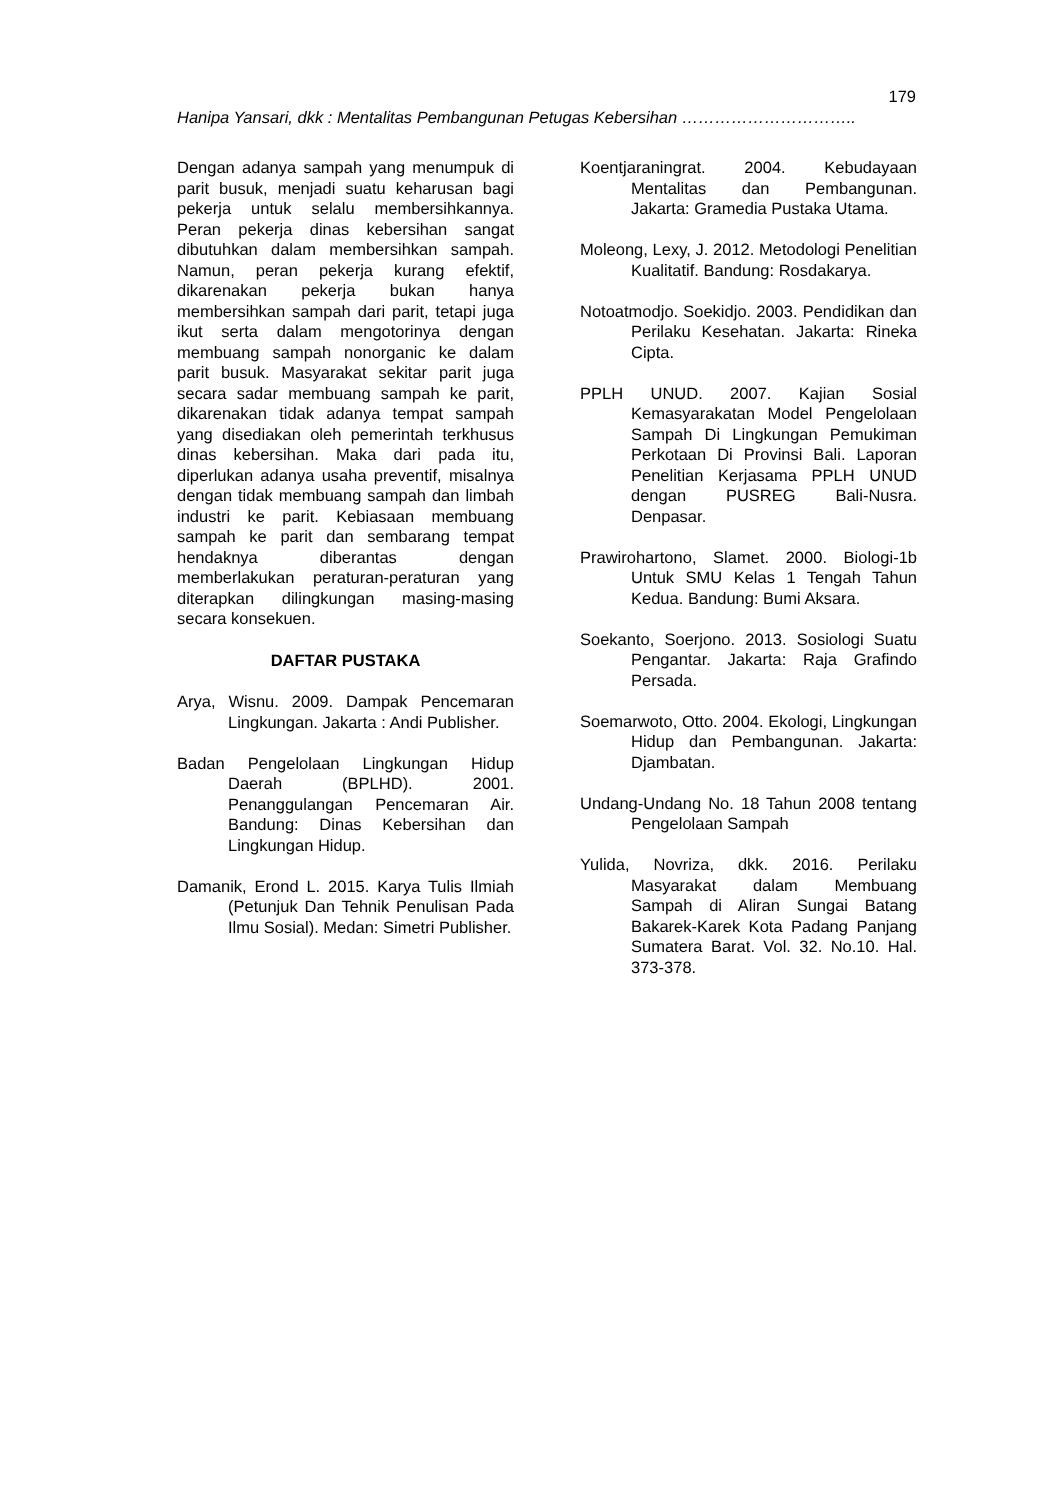179
Hanipa Yansari, dkk : Mentalitas Pembangunan Petugas Kebersihan …………………………..
Dengan adanya sampah yang menumpuk di parit busuk, menjadi suatu keharusan bagi pekerja untuk selalu membersihkannya. Peran pekerja dinas kebersihan sangat dibutuhkan dalam membersihkan sampah. Namun, peran pekerja kurang efektif, dikarenakan pekerja bukan hanya membersihkan sampah dari parit, tetapi juga ikut serta dalam mengotorinya dengan membuang sampah nonorganic ke dalam parit busuk. Masyarakat sekitar parit juga secara sadar membuang sampah ke parit, dikarenakan tidak adanya tempat sampah yang disediakan oleh pemerintah terkhusus dinas kebersihan. Maka dari pada itu, diperlukan adanya usaha preventif, misalnya dengan tidak membuang sampah dan limbah industri ke parit. Kebiasaan membuang sampah ke parit dan sembarang tempat hendaknya diberantas dengan memberlakukan peraturan-peraturan yang diterapkan dilingkungan masing-masing secara konsekuen.
DAFTAR PUSTAKA
Arya, Wisnu. 2009. Dampak Pencemaran Lingkungan. Jakarta : Andi Publisher.
Badan Pengelolaan Lingkungan Hidup Daerah (BPLHD). 2001. Penanggulangan Pencemaran Air. Bandung: Dinas Kebersihan dan Lingkungan Hidup.
Damanik, Erond L. 2015. Karya Tulis Ilmiah (Petunjuk Dan Tehnik Penulisan Pada Ilmu Sosial). Medan: Simetri Publisher.
Koentjaraningrat. 2004. Kebudayaan Mentalitas dan Pembangunan. Jakarta: Gramedia Pustaka Utama.
Moleong, Lexy, J. 2012. Metodologi Penelitian Kualitatif. Bandung: Rosdakarya.
Notoatmodjo. Soekidjo. 2003. Pendidikan dan Perilaku Kesehatan. Jakarta: Rineka Cipta.
PPLH UNUD. 2007. Kajian Sosial Kemasyarakatan Model Pengelolaan Sampah Di Lingkungan Pemukiman Perkotaan Di Provinsi Bali. Laporan Penelitian Kerjasama PPLH UNUD dengan PUSREG Bali-Nusra. Denpasar.
Prawirohartono, Slamet. 2000. Biologi-1b Untuk SMU Kelas 1 Tengah Tahun Kedua. Bandung: Bumi Aksara.
Soekanto, Soerjono. 2013. Sosiologi Suatu Pengantar. Jakarta: Raja Grafindo Persada.
Soemarwoto, Otto. 2004. Ekologi, Lingkungan Hidup dan Pembangunan. Jakarta: Djambatan.
Undang-Undang No. 18 Tahun 2008 tentang Pengelolaan Sampah
Yulida, Novriza, dkk. 2016. Perilaku Masyarakat dalam Membuang Sampah di Aliran Sungai Batang Bakarek-Karek Kota Padang Panjang Sumatera Barat. Vol. 32. No.10. Hal. 373-378.